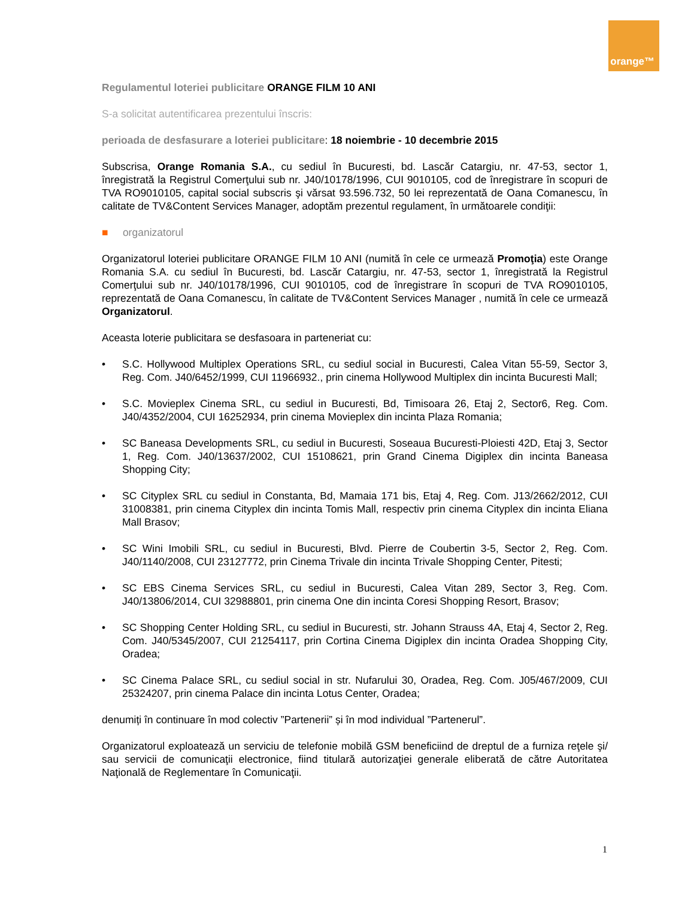orange™
Regulamentul loteriei publicitare ORANGE FILM 10 ANI
S-a solicitat autentificarea prezentului înscris:
perioada de desfasurare a loteriei publicitare: 18 noiembrie - 10 decembrie 2015
Subscrisa, Orange Romania S.A., cu sediul în Bucuresti, bd. Lascăr Catargiu, nr. 47-53, sector 1, înregistrată la Registrul Comerţului sub nr. J40/10178/1996, CUI 9010105, cod de înregistrare în scopuri de TVA RO9010105, capital social subscris şi vărsat 93.596.732, 50 lei reprezentată de Oana Comanescu, în calitate de TV&Content Services Manager, adoptăm prezentul regulament, în următoarele condiţii:
■ organizatorul
Organizatorul loteriei publicitare ORANGE FILM 10 ANI (numită în cele ce urmează Promoţia) este Orange Romania S.A. cu sediul în Bucuresti, bd. Lascăr Catargiu, nr. 47-53, sector 1, înregistrată la Registrul Comerţului sub nr. J40/10178/1996, CUI 9010105, cod de înregistrare în scopuri de TVA RO9010105, reprezentată de Oana Comanescu, în calitate de TV&Content Services Manager , numită în cele ce urmează Organizatorul.
Aceasta loterie publicitara se desfasoara in parteneriat cu:
• S.C. Hollywood Multiplex Operations SRL, cu sediul social in Bucuresti, Calea Vitan 55-59, Sector 3, Reg. Com. J40/6452/1999, CUI 11966932., prin cinema Hollywood Multiplex din incinta Bucuresti Mall;
• S.C. Movieplex Cinema SRL, cu sediul in Bucuresti, Bd, Timisoara 26, Etaj 2, Sector6, Reg. Com. J40/4352/2004, CUI 16252934, prin cinema Movieplex din incinta Plaza Romania;
• SC Baneasa Developments SRL, cu sediul in Bucuresti, Soseaua Bucuresti-Ploiesti 42D, Etaj 3, Sector 1, Reg. Com. J40/13637/2002, CUI 15108621, prin Grand Cinema Digiplex din incinta Baneasa Shopping City;
• SC Cityplex SRL cu sediul in Constanta, Bd, Mamaia 171 bis, Etaj 4, Reg. Com. J13/2662/2012, CUI 31008381, prin cinema Cityplex din incinta Tomis Mall, respectiv prin cinema Cityplex din incinta Eliana Mall Brasov;
• SC Wini Imobili SRL, cu sediul in Bucuresti, Blvd. Pierre de Coubertin 3-5, Sector 2, Reg. Com. J40/1140/2008, CUI 23127772, prin Cinema Trivale din incinta Trivale Shopping Center, Pitesti;
• SC EBS Cinema Services SRL, cu sediul in Bucuresti, Calea Vitan 289, Sector 3, Reg. Com. J40/13806/2014, CUI 32988801, prin cinema One din incinta Coresi Shopping Resort, Brasov;
• SC Shopping Center Holding SRL, cu sediul in Bucuresti, str. Johann Strauss 4A, Etaj 4, Sector 2, Reg. Com. J40/5345/2007, CUI 21254117, prin Cortina Cinema Digiplex din incinta Oradea Shopping City, Oradea;
• SC Cinema Palace SRL, cu sediul social in str. Nufarului 30, Oradea, Reg. Com. J05/467/2009, CUI 25324207, prin cinema Palace din incinta Lotus Center, Oradea;
denumiți în continuare în mod colectiv ”Partenerii” și în mod individual ”Partenerul”.
Organizatorul exploatează un serviciu de telefonie mobilă GSM beneficiind de dreptul de a furniza reţele şi/ sau servicii de comunicaţii electronice, fiind titulară autorizaţiei generale eliberată de către Autoritatea Naţională de Reglementare în Comunicaţii.
1